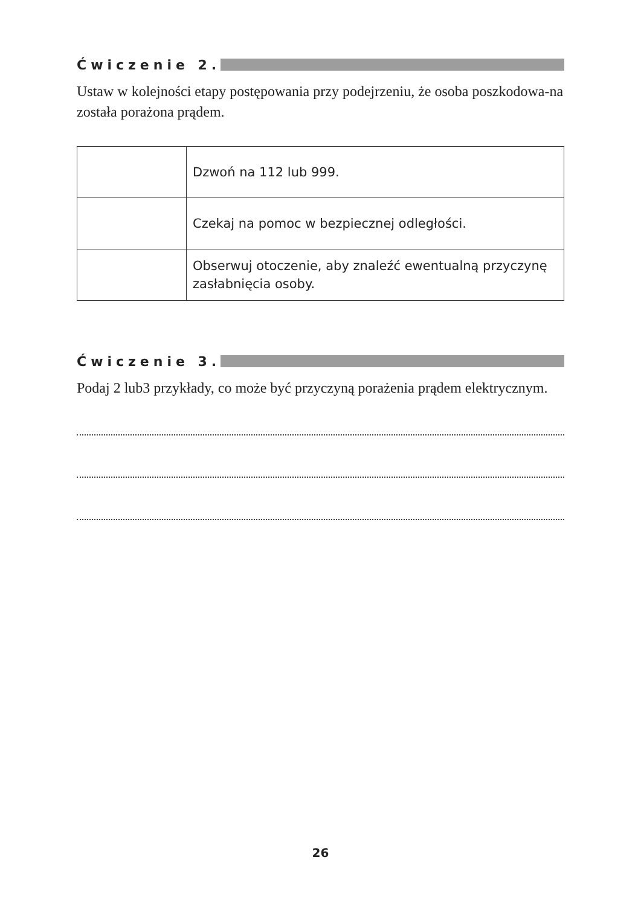Ćwiczenie 2.
Ustaw w kolejności etapy postępowania przy podejrzeniu, że osoba poszkodowa-na została porażona prądem.
| | Dzwoń na 112 lub 999. |
| | Czekaj na pomoc w bezpiecznej odległości. |
| | Obserwuj otoczenie, aby znaleźć ewentualną przyczynę zasłabnięcia osoby. |
Ćwiczenie 3.
Podaj 2 lub3 przykłady, co może być przyczyną porażenia prądem elektrycznym.
26